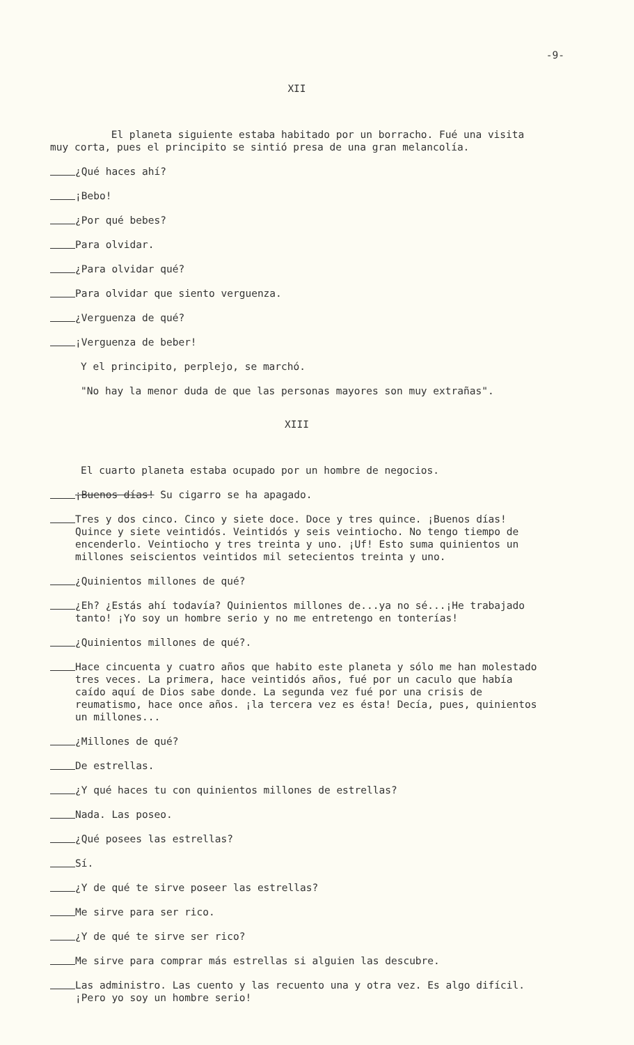-9-
XII
El planeta siguiente estaba habitado por un borracho. Fué una visita muy corta, pues el principito se sintió presa de una gran melancolía.
¿Qué haces ahí?
¡Bebo!
¿Por qué bebes?
Para olvidar.
¿Para olvidar qué?
Para olvidar que siento verguenza.
¿Verguenza de qué?
¡Verguenza de beber!
Y el principito, perplejo, se marchó.
"No hay la menor duda de que las personas mayores son muy extrañas".
XIII
El cuarto planeta estaba ocupado por un hombre de negocios.
¡Buenos días! Su cigarro se ha apagado.
Tres y dos cinco. Cinco y siete doce. Doce y tres quince. ¡Buenos días! Quince y siete veintidós. Veintidós y seis veintiocho. No tengo tiempo de encenderlo. Veintiocho y tres treinta y uno. ¡Uf! Esto suma quinientos un millones seiscientos veintidos mil setecientos treinta y uno.
¿Quinientos millones de qué?
¿Eh? ¿Estás ahí todavía? Quinientos millones de...ya no sé...¡He trabajado tanto! ¡Yo soy un hombre serio y no me entretengo en tonterías!
¿Quinientos millones de qué?.
Hace cincuenta y cuatro años que habito este planeta y sólo me han molestado tres veces. La primera, hace veintidós años, fué por un caculo que había caído aquí de Dios sabe donde. La segunda vez fué por una crisis de reumatismo, hace once años. ¡la tercera vez es ésta! Decía, pues, quinientos un millones...
¿Millones de qué?
De estrellas.
¿Y qué haces tu con quinientos millones de estrellas?
Nada. Las poseo.
¿Qué posees las estrellas?
Sí.
¿Y de qué te sirve poseer las estrellas?
Me sirve para ser rico.
¿Y de qué te sirve ser rico?
Me sirve para comprar más estrellas si alguien las descubre.
Las administro. Las cuento y las recuento una y otra vez. Es algo difícil. ¡Pero yo soy un hombre serio!